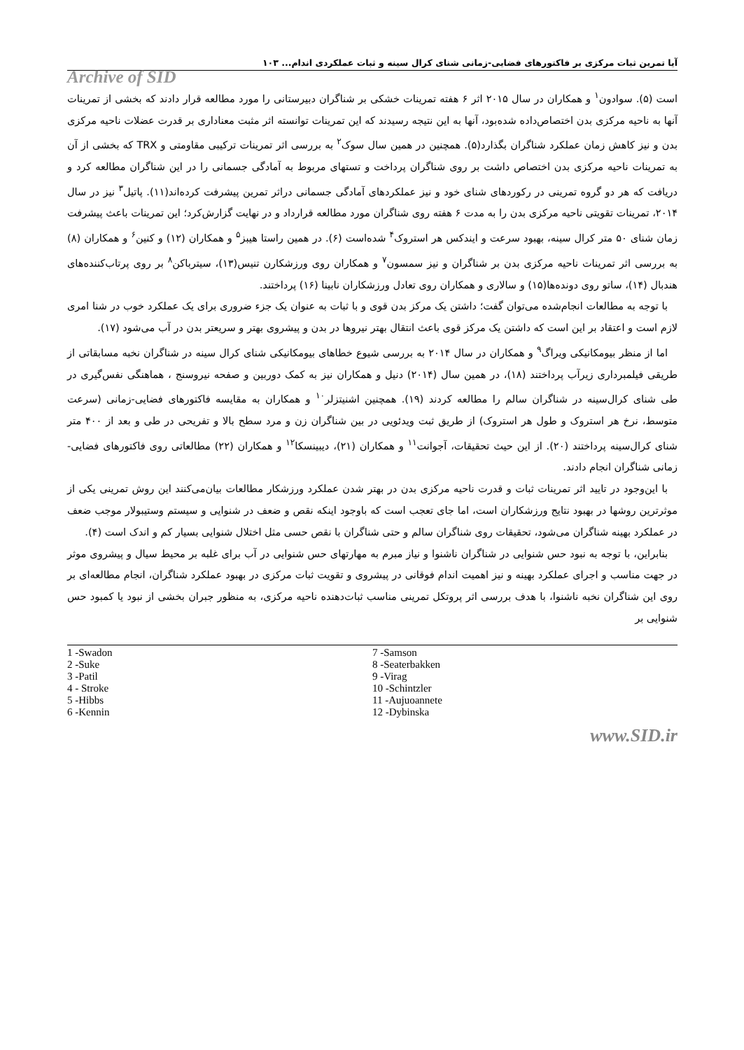آیا تمرین ثبات مرکزی بر فاکتورهای فضایی-زمانی شنای کرال سینه و ثبات عملکردی اندام... ۱۰۳
Archive of SID
است (۵). سوادون<sup>۱</sup> و همکاران در سال ۲۰۱۵ اثر ۶ هفته تمرینات خشکی بر شناگران دبیرستانی را مورد مطالعه قرار دادند که بخشی از تمرینات آنها به ناحیه مرکزی بدن اختصاص‌داده شده‌بود، آنها به این نتیجه رسیدند که این تمرینات توانسته اثر مثبت معناداری بر قدرت عضلات ناحیه مرکزی بدن و نیز کاهش زمان عملکرد شناگران بگذارد(۵). همچنین در همین سال سوک<sup>۲</sup> به بررسی اثر تمرینات ترکیبی مقاومتی و TRX که بخشی از آن به تمرینات ناحیه مرکزی بدن اختصاص داشت بر روی شناگران پرداخت و تستهای مربوط به آمادگی جسمانی را در این شناگران مطالعه کرد و دریافت که هر دو گروه تمرینی در رکوردهای شنای خود و نیز عملکردهای آمادگی جسمانی دراثر تمرین پیشرفت کرده‌اند(۱۱). پاتیل<sup>۳</sup> نیز در سال ۲۰۱۴، تمرینات تقویتی ناحیه مرکزی بدن را به مدت ۶ هفته روی شناگران مورد مطالعه قرارداد و در نهایت گزارش‌کرد؛ این تمرینات باعث پیشرفت زمان شنای ۵۰ متر کرال سینه، بهبود سرعت و ایندکس هر استروک<sup>۴</sup> شده‌است (۶). در همین راستا هیبز<sup>۵</sup> و همکاران (۱۲) و کنین<sup>۶</sup> و همکاران (۸) به بررسی اثر تمرینات ناحیه مرکزی بدن بر شناگران و نیز سمسون<sup>۷</sup> و همکاران روی ورزشکارن تنیس(۱۳)، سیترباکن<sup>۸</sup> بر روی پرتاب‌کننده‌های هندبال (۱۴)، ساتو روی دونده‌ها(۱۵) و سالاری و همکاران روی تعادل ورزشکاران نابینا (۱۶) پرداختند.
با توجه به مطالعات انجام‌شده می‌توان گفت؛ داشتن یک مرکز بدن قوی و با ثبات به عنوان یک جزء ضروری برای یک عملکرد خوب در شنا امری لازم است و اعتقاد بر این است که داشتن یک مرکز قوی باعث انتقال بهتر نیروها در بدن و پیشروی بهتر و سریعتر بدن در آب می‌شود (۱۷).
اما از منظر بیومکانیکی ویراگ<sup>۹</sup> و همکاران در سال ۲۰۱۴ به بررسی شیوع خطاهای بیومکانیکی شنای کرال سینه در شناگران نخبه مسابقاتی از طریقی فیلمبرداری زیرآب پرداختند (۱۸)، در همین سال (۲۰۱۴) دنیل و همکاران نیز به کمک دوربین و صفحه نیروسنج ، هماهنگی نفس‌گیری در طی شنای کرال‌سینه در شناگران سالم را مطالعه کردند (۱۹). همچنین اشنیتزلر<sup>۱۰</sup> و همکاران به مقایسه فاکتورهای فضایی-زمانی (سرعت متوسط، نرخ هر استروک و طول هر استروک) از طریق ثبت ویدئویی در بین شناگران زن و مرد سطح بالا و تفریحی در طی و بعد از ۴۰۰ متر شنای کرال‌سینه پرداختند (۲۰). از این حیث تحقیقات، آجوانت<sup>۱۱</sup> و همکاران (۲۱)، دیبینسکا<sup>۱۲</sup> و همکاران (۲۲) مطالعاتی روی فاکتورهای فضایی-زمانی شناگران انجام دادند.
با این‌وجود در تایید اثر تمرینات ثبات و قدرت ناحیه مرکزی بدن در بهتر شدن عملکرد ورزشکار مطالعات بیان‌می‌کنند این روش تمرینی یکی از موثرترین روشها در بهبود نتایج ورزشکاران است، اما جای تعجب است که باوجود اینکه نقص و ضعف در شنوایی و سیستم وستیبولار موجب ضعف در عملکرد بهینه شناگران می‌شود، تحقیقات روی شناگران سالم و حتی شناگران با نقص حسی مثل اختلال شنوایی بسیار کم و اندک است (۴).
بنابراین، با توجه به نبود حس شنوایی در شناگران ناشنوا و نیاز مبرم به مهارتهای حس شنوایی در آب برای غلبه بر محیط سیال و پیشروی موثر در جهت مناسب و اجرای عملکرد بهینه و نیز اهمیت اندام فوقانی در پیشروی و تقویت ثبات مرکزی در بهبود عملکرد شناگران، انجام مطالعه‌ای بر روی این شناگران نخبه ناشنوا، با هدف بررسی اثر پروتکل تمرینی مناسب ثبات‌دهنده ناحیه مرکزی، به منظور جبران بخشی از نبود یا کمبود حس شنوایی بر
1 -Swadon
2 -Suke
3 -Patil
4 - Stroke
5 -Hibbs
6 -Kennin
7 -Samson
8 -Seaterbakken
9 -Virag
10 -Schintzler
11 -Aujuoannete
12 -Dybinska
www.SID.ir